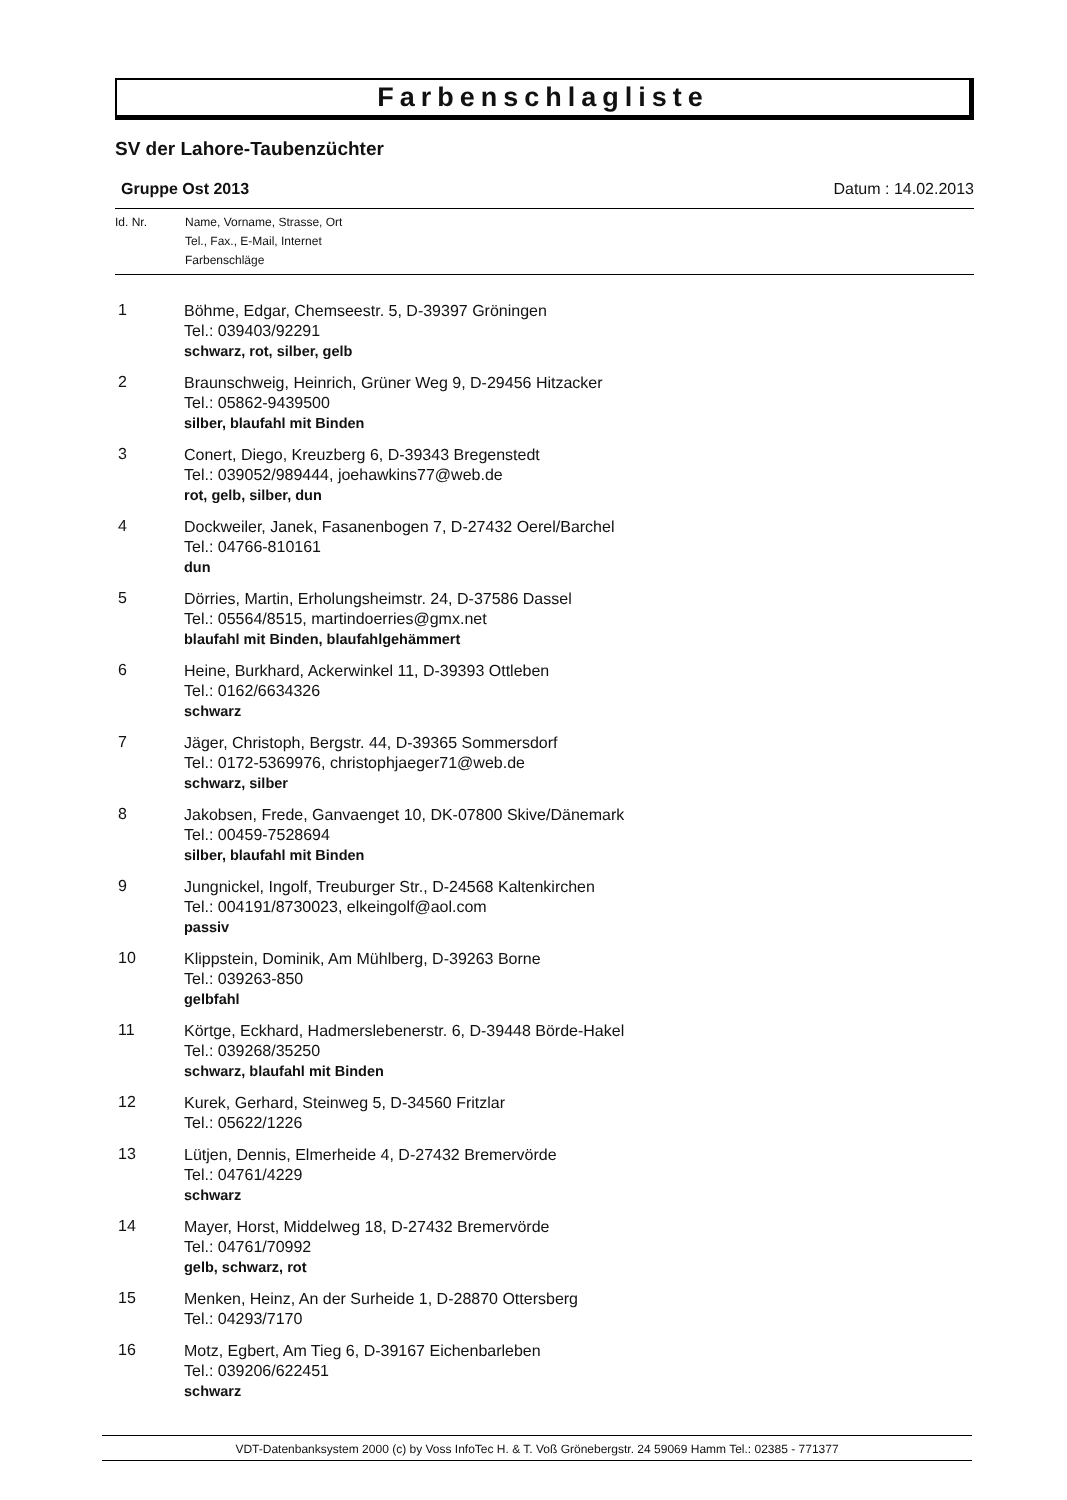Farbenschlagliste
SV der Lahore-Taubenzüchter
Gruppe Ost 2013 Datum : 14.02.2013
Id. Nr. Name, Vorname, Strasse, Ort
Tel., Fax., E-Mail, Internet
Farbenschläge
| 1 | Böhme, Edgar, Chemseestr. 5, D-39397 Gröningen Tel.: 039403/92291 schwarz, rot, silber, gelb |
| 2 | Braunschweig, Heinrich, Grüner Weg 9, D-29456 Hitzacker Tel.: 05862-9439500 silber, blaufahl mit Binden |
| 3 | Conert, Diego, Kreuzberg 6, D-39343 Bregenstedt Tel.: 039052/989444, joehawkins77@web.de rot, gelb, silber, dun |
| 4 | Dockweiler, Janek, Fasanenbogen 7, D-27432 Oerel/Barchel Tel.: 04766-810161 dun |
| 5 | Dörries, Martin, Erholungsheimstr. 24, D-37586 Dassel Tel.: 05564/8515, martindoerries@gmx.net blaufahl mit Binden, blaufahlgehämmert |
| 6 | Heine, Burkhard, Ackerwinkel 11, D-39393 Ottleben Tel.: 0162/6634326 schwarz |
| 7 | Jäger, Christoph, Bergstr. 44, D-39365 Sommersdorf Tel.: 0172-5369976, christophjaeger71@web.de schwarz, silber |
| 8 | Jakobsen, Frede, Ganvaenget 10, DK-07800 Skive/Dänemark Tel.: 00459-7528694 silber, blaufahl mit Binden |
| 9 | Jungnickel, Ingolf, Treuburger Str., D-24568 Kaltenkirchen Tel.: 004191/8730023, elkeingolf@aol.com passiv |
| 10 | Klippstein, Dominik, Am Mühlberg, D-39263 Borne Tel.: 039263-850 gelbfahl |
| 11 | Körtge, Eckhard, Hadmerslebenerstr. 6, D-39448 Börde-Hakel Tel.: 039268/35250 schwarz, blaufahl mit Binden |
| 12 | Kurek, Gerhard, Steinweg 5, D-34560 Fritzlar Tel.: 05622/1226 |
| 13 | Lütjen, Dennis, Elmerheide 4, D-27432 Bremervörde Tel.: 04761/4229 schwarz |
| 14 | Mayer, Horst, Middelweg 18, D-27432 Bremervörde Tel.: 04761/70992 gelb, schwarz, rot |
| 15 | Menken, Heinz, An der Surheide 1, D-28870 Ottersberg Tel.: 04293/7170 |
| 16 | Motz, Egbert, Am Tieg 6, D-39167 Eichenbarleben Tel.: 039206/622451 schwarz |
VDT-Datenbanksystem 2000 (c) by Voss InfoTec H. & T. Voß Grönebergstr. 24 59069 Hamm Tel.: 02385 - 771377